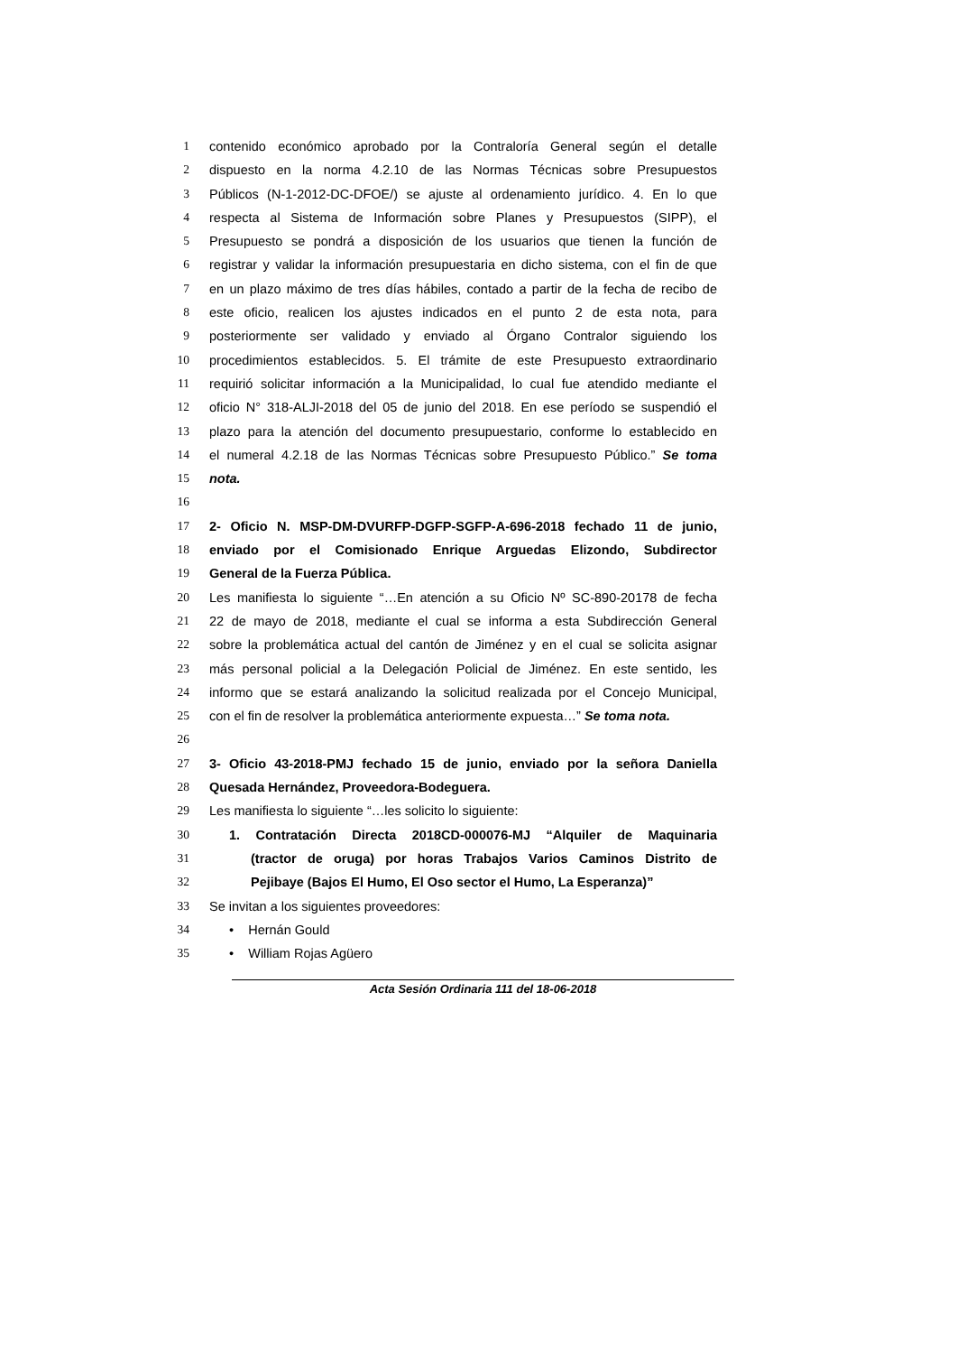1 contenido económico aprobado por la Contraloría General según el detalle
2 dispuesto en la norma 4.2.10 de las Normas Técnicas sobre Presupuestos
3 Públicos (N-1-2012-DC-DFOE/) se ajuste al ordenamiento jurídico. 4. En lo que
4 respecta al Sistema de Información sobre Planes y Presupuestos (SIPP), el
5 Presupuesto se pondrá a disposición de los usuarios que tienen la función de
6 registrar y validar la información presupuestaria en dicho sistema, con el fin de que
7 en un plazo máximo de tres días hábiles, contado a partir de la fecha de recibo de
8 este oficio, realicen los ajustes indicados en el punto 2 de esta nota, para
9 posteriormente ser validado y enviado al Órgano Contralor siguiendo los
10 procedimientos establecidos. 5. El trámite de este Presupuesto extraordinario
11 requirió solicitar información a la Municipalidad, lo cual fue atendido mediante el
12 oficio N° 318-ALJI-2018 del 05 de junio del 2018. En ese período se suspendió el
13 plazo para la atención del documento presupuestario, conforme lo establecido en
14 el numeral 4.2.18 de las Normas Técnicas sobre Presupuesto Público.” Se toma
15 nota.
16
17 2- Oficio N. MSP-DM-DVURFP-DGFP-SGFP-A-696-2018 fechado 11 de junio,
18 enviado por el Comisionado Enrique Arguedas Elizondo, Subdirector
19 General de la Fuerza Pública.
20 Les manifiesta lo siguiente “…En atención a su Oficio Nº SC-890-20178 de fecha
21 22 de mayo de 2018, mediante el cual se informa a esta Subdirección General
22 sobre la problemática actual del cantón de Jiménez y en el cual se solicita asignar
23 más personal policial a la Delegación Policial de Jiménez. En este sentido, les
24 informo que se estará analizando la solicitud realizada por el Concejo Municipal,
25 con el fin de resolver la problemática anteriormente expuesta…” Se toma nota.
26
27 3- Oficio 43-2018-PMJ fechado 15 de junio, enviado por la señora Daniella
28 Quesada Hernández, Proveedora-Bodeguera.
29 Les manifiesta lo siguiente “…les solicito lo siguiente:
30 1. Contratación Directa 2018CD-000076-MJ “Alquiler de Maquinaria
31 (tractor de oruga) por horas Trabajos Varios Caminos Distrito de
32 Pejibaye (Bajos El Humo, El Oso sector el Humo, La Esperanza)”
33 Se invitan a los siguientes proveedores:
34 • Hernán Gould
35 • William Rojas Agüero
Acta Sesión Ordinaria 111 del 18-06-2018